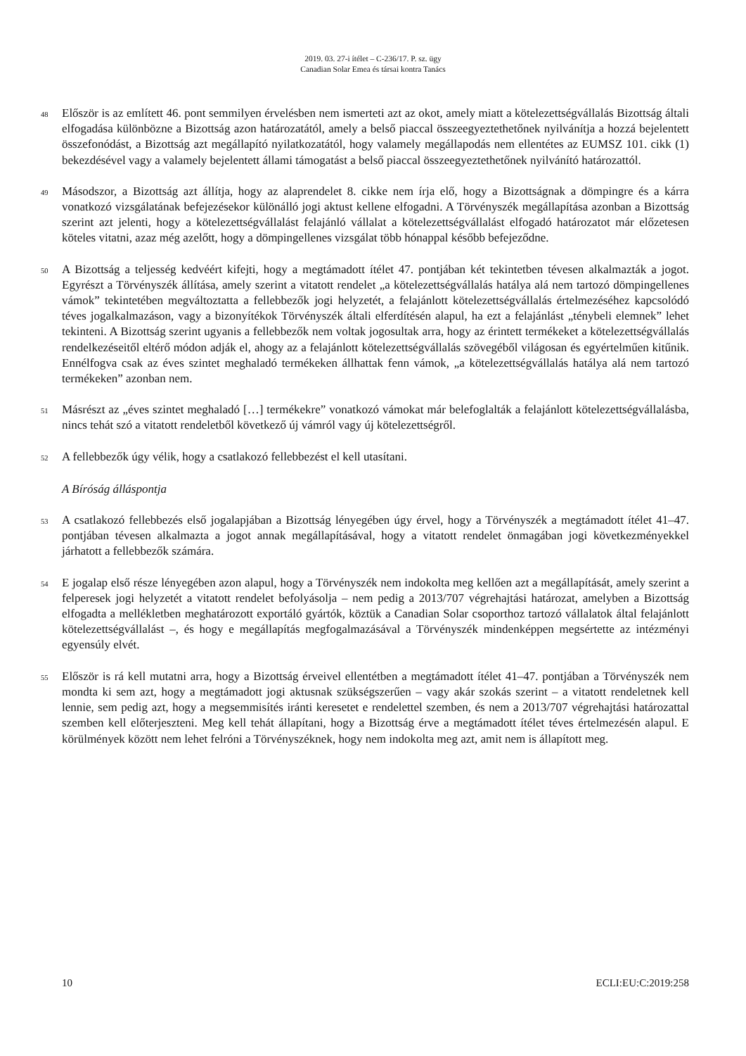2019. 03. 27-i ítélet – C-236/17. P. sz. ügy
Canadian Solar Emea és társai kontra Tanács
48
Először is az említett 46. pont semmilyen érvelésben nem ismerteti azt az okot, amely miatt a kötelezettségvállalás Bizottság általi elfogadása különbözne a Bizottság azon határozatától, amely a belső piaccal összeegyeztethetőnek nyilvánítja a hozzá bejelentett összefonódást, a Bizottság azt megállapító nyilatkozatától, hogy valamely megállapodás nem ellentétes az EUMSZ 101. cikk (1) bekezdésével vagy a valamely bejelentett állami támogatást a belső piaccal összeegyeztethetőnek nyilvánító határozattól.
49
Másodszor, a Bizottság azt állítja, hogy az alaprendelet 8. cikke nem írja elő, hogy a Bizottságnak a dömpingre és a kárra vonatkozó vizsgálatának befejezésekor különálló jogi aktust kellene elfogadni. A Törvényszék megállapítása azonban a Bizottság szerint azt jelenti, hogy a kötelezettségvállalást felajánló vállalat a kötelezettségvállalást elfogadó határozatot már előzetesen köteles vitatni, azaz még azelőtt, hogy a dömpingellenes vizsgálat több hónappal később befejeződne.
50
A Bizottság a teljesség kedvéért kifejti, hogy a megtámadott ítélet 47. pontjában két tekintetben tévesen alkalmazták a jogot. Egyrészt a Törvényszék állítása, amely szerint a vitatott rendelet „a kötelezettségvállalás hatálya alá nem tartozó dömpingellenes vámok” tekintetében megváltoztatta a fellebbezők jogi helyzetét, a felajánlott kötelezettségvállalás értelmezéséhez kapcsolódó téves jogalkalmazáson, vagy a bizonyítékok Törvényszék általi elferdítésén alapul, ha ezt a felajánlást „ténybeli elemnek” lehet tekinteni. A Bizottság szerint ugyanis a fellebbezők nem voltak jogosultak arra, hogy az érintett termékeket a kötelezettségvállalás rendelkezéseitől eltérő módon adják el, ahogy az a felajánlott kötelezettségvállalás szövegéből világosan és egyértelműen kitűnik. Ennélfogva csak az éves szintet meghaladó termékeken állhattak fenn vámok, „a kötelezettségvállalás hatálya alá nem tartozó termékeken” azonban nem.
51
Másrészt az „éves szintet meghaladó […] termékekre” vonatkozó vámokat már belefoglalták a felajánlott kötelezettségvállalásba, nincs tehát szó a vitatott rendeletből következő új vámról vagy új kötelezettségről.
52
A fellebbezők úgy vélik, hogy a csatlakozó fellebbezést el kell utasítani.
A Bíróság álláspontja
53
A csatlakozó fellebbezés első jogalapjában a Bizottság lényegében úgy érvel, hogy a Törvényszék a megtámadott ítélet 41–47. pontjában tévesen alkalmazta a jogot annak megállapításával, hogy a vitatott rendelet önmagában jogi következményekkel járhatott a fellebbezők számára.
54
E jogalap első része lényegében azon alapul, hogy a Törvényszék nem indokolta meg kellően azt a megállapítását, amely szerint a felperesek jogi helyzetét a vitatott rendelet befolyásolja – nem pedig a 2013/707 végrehajtási határozat, amelyben a Bizottság elfogadta a mellékletben meghatározott exportáló gyártók, köztük a Canadian Solar csoporthoz tartozó vállalatok által felajánlott kötelezettségvállalást –, és hogy e megállapítás megfogalmazásával a Törvényszék mindenképpen megsértette az intézményi egyensúly elvét.
55
Először is rá kell mutatni arra, hogy a Bizottság érveivel ellentétben a megtámadott ítélet 41–47. pontjában a Törvényszék nem mondta ki sem azt, hogy a megtámadott jogi aktusnak szükségszerűen – vagy akár szokás szerint – a vitatott rendeletnek kell lennie, sem pedig azt, hogy a megsemmisítés iránti keresetet e rendelettel szemben, és nem a 2013/707 végrehajtási határozattal szemben kell előterjeszteni. Meg kell tehát állapítani, hogy a Bizottság érve a megtámadott ítélet téves értelmezésén alapul. E körülmények között nem lehet felróni a Törvényszéknek, hogy nem indokolta meg azt, amit nem is állapított meg.
10 ECLI:EU:C:2019:258